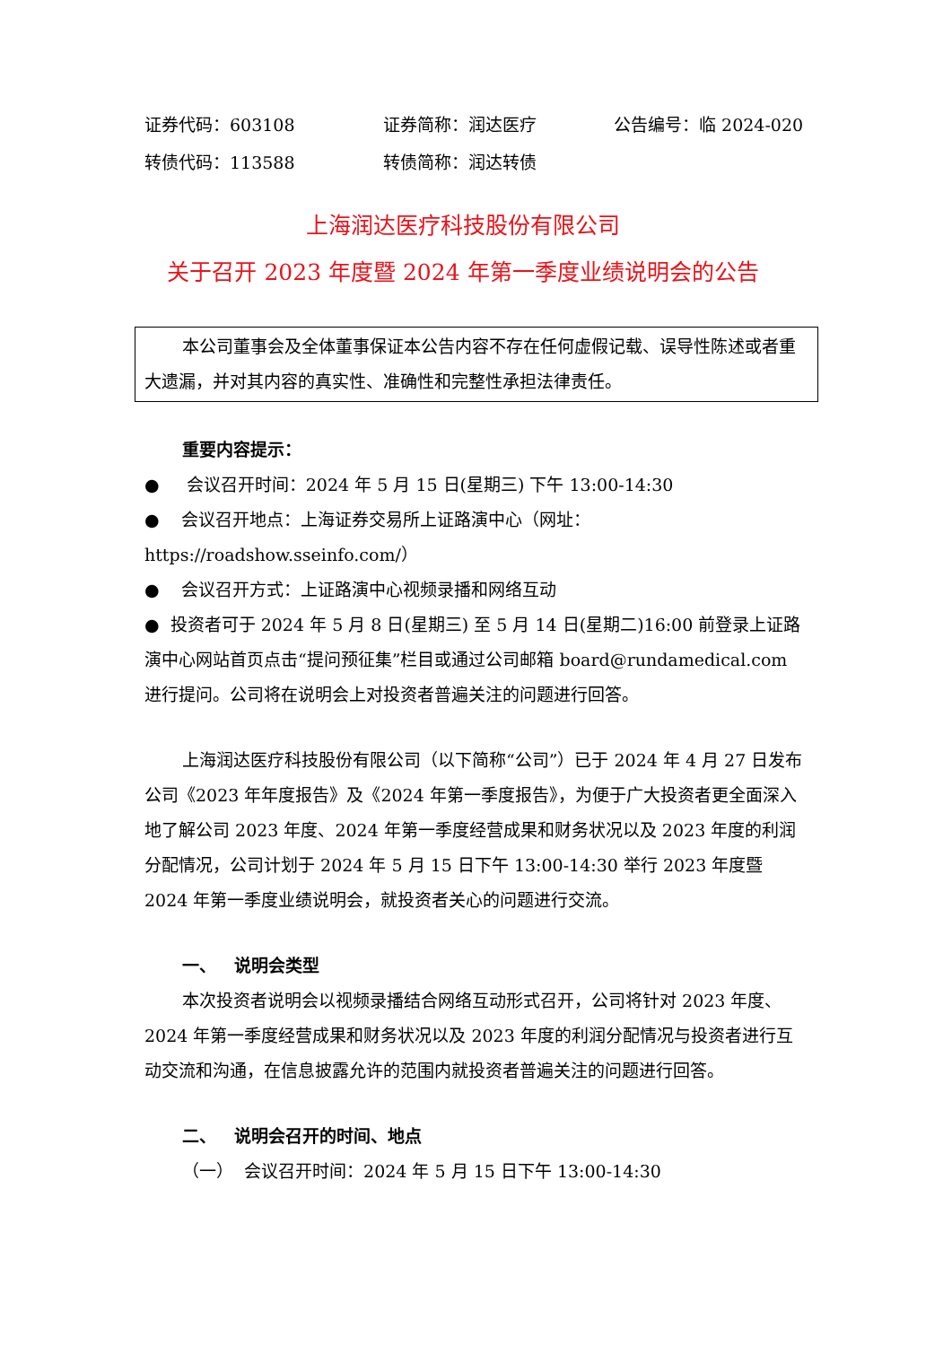证券代码：603108 证券简称：润达医疗 公告编号：临 2024-020
转债代码：113588 转债简称：润达转债
上海润达医疗科技股份有限公司
关于召开 2023 年度暨 2024 年第一季度业绩说明会的公告
本公司董事会及全体董事保证本公告内容不存在任何虚假记载、误导性陈述或者重大遗漏，并对其内容的真实性、准确性和完整性承担法律责任。
重要内容提示：
● 会议召开时间：2024 年 5 月 15 日(星期三) 下午 13:00-14:30
● 会议召开地点：上海证券交易所上证路演中心（网址：https://roadshow.sseinfo.com/）
● 会议召开方式：上证路演中心视频录播和网络互动
● 投资者可于 2024 年 5 月 8 日(星期三) 至 5 月 14 日(星期二)16:00 前登录上证路演中心网站首页点击“提问预征集”栏目或通过公司邮箱 board@rundamedical.com 进行提问。公司将在说明会上对投资者普遍关注的问题进行回答。
上海润达医疗科技股份有限公司（以下简称“公司”）已于 2024 年 4 月 27 日发布公司《2023 年年度报告》及《2024 年第一季度报告》，为便于广大投资者更全面深入地了解公司 2023 年度、2024 年第一季度经营成果和财务状况以及 2023 年度的利润分配情况，公司计划于 2024 年 5 月 15 日下午 13:00-14:30 举行 2023 年度暨 2024 年第一季度业绩说明会，就投资者关心的问题进行交流。
一、 说明会类型
本次投资者说明会以视频录播结合网络互动形式召开，公司将针对 2023 年度、2024 年第一季度经营成果和财务状况以及 2023 年度的利润分配情况与投资者进行互动交流和沟通，在信息披露允许的范围内就投资者普遍关注的问题进行回答。
二、 说明会召开的时间、地点
（一） 会议召开时间：2024 年 5 月 15 日下午 13:00-14:30